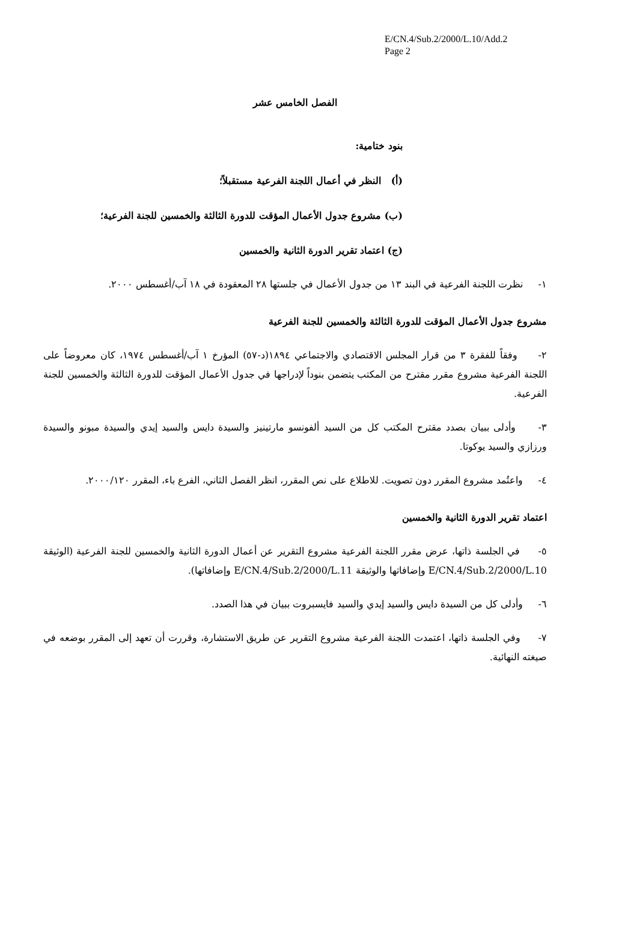E/CN.4/Sub.2/2000/L.10/Add.2
Page 2
الفصل الخامس عشر
بنود ختامية:
(أ) النظر في أعمال اللجنة الفرعية مستقبلاً؛
(ب) مشروع جدول الأعمال المؤقت للدورة الثالثة والخمسين للجنة الفرعية؛
(ج) اعتماد تقرير الدورة الثانية والخمسين
١- نظرت اللجنة الفرعية في البند ١٣ من جدول الأعمال في جلستها ٢٨ المعقودة في ١٨ آب/أغسطس ٢٠٠٠.
مشروع جدول الأعمال المؤقت للدورة الثالثة والخمسين للجنة الفرعية
٢- وفقاً للفقرة ٣ من قرار المجلس الاقتصادي والاجتماعي ١٨٩٤(د-٥٧) المؤرخ ١ آب/أغسطس ١٩٧٤، كان معروضاً على اللجنة الفرعية مشروع مقرر مقترح من المكتب يتضمن بنوداً لإدراجها في جدول الأعمال المؤقت للدورة الثالثة والخمسين للجنة الفرعية.
٣- وأدلى ببيان بصدد مقترح المكتب كل من السيد ألفونسو مارتينيز والسيدة دايس والسيد إيدي والسيدة مبونو والسيدة ورزازي والسيد يوكوتا.
٤- واعتُمد مشروع المقرر دون تصويت. للاطلاع على نص المقرر، انظر الفصل الثاني، الفرع باء، المقرر ٢٠٠٠/١٢٠.
اعتماد تقرير الدورة الثانية والخمسين
٥- في الجلسة ذاتها، عرض مقرر اللجنة الفرعية مشروع التقرير عن أعمال الدورة الثانية والخمسين للجنة الفرعية (الوثيقة E/CN.4/Sub.2/2000/L.10 وإضافاتها والوثيقة E/CN.4/Sub.2/2000/L.11 وإضافاتها).
٦- وأدلى كل من السيدة دايس والسيد إيدي والسيد فايسبروت ببيان في هذا الصدد.
٧- وفي الجلسة ذاتها، اعتمدت اللجنة الفرعية مشروع التقرير عن طريق الاستشارة، وقررت أن تعهد إلى المقرر بوضعه في صيغته النهائية.